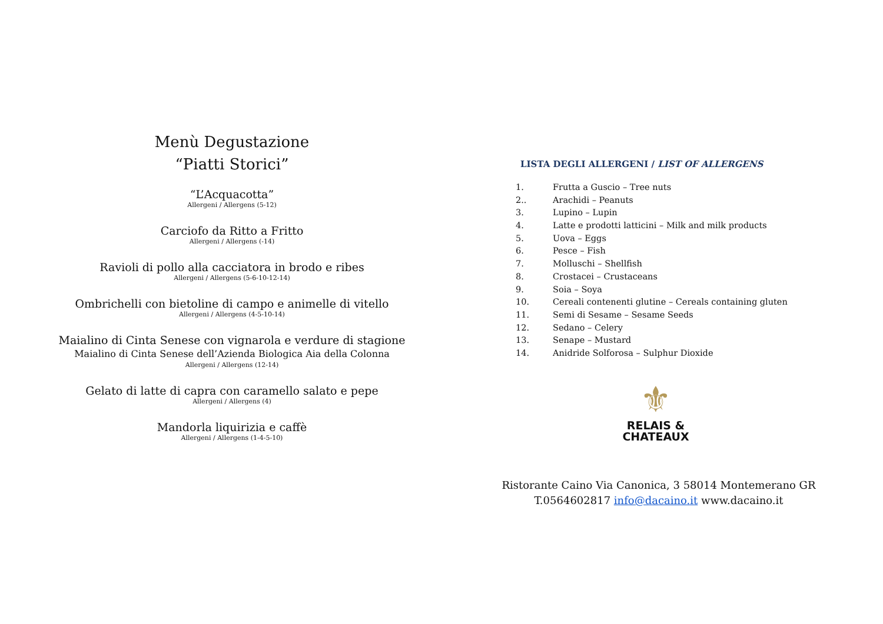Menù Degustazione
“Piatti Storici”
“L’Acquacotta”
Allergeni / Allergens (5-12)
Carciofo da Ritto a Fritto
Allergeni / Allergens (-14)
Ravioli di pollo alla cacciatora in brodo e ribes
Allergeni / Allergens (5-6-10-12-14)
Ombrichelli con bietoline di campo e animelle di vitello
Allergeni / Allergens (4-5-10-14)
Maialino di Cinta Senese con vignarola e verdure di stagione
Maialino di Cinta Senese dell’Azienda Biologica Aia della Colonna
Allergeni / Allergens (12-14)
Gelato di latte di capra con caramello salato e pepe
Allergeni / Allergens (4)
Mandorla liquirizia e caffè
Allergeni / Allergens (1-4-5-10)
LISTA DEGLI ALLERGENI / LIST OF ALLERGENS
1. Frutta a Guscio – Tree nuts
2.. Arachidi – Peanuts
3. Lupino – Lupin
4. Latte e prodotti latticini – Milk and milk products
5. Uova – Eggs
6. Pesce – Fish
7. Molluschi – Shellfish
8. Crostacei – Crustaceans
9. Soia – Soya
10. Cereali contenenti glutine – Cereals containing gluten
11. Semi di Sesame – Sesame Seeds
12. Sedano – Celery
13. Senape – Mustard
14. Anidride Solforosa – Sulphur Dioxide
⚜
RELAIS &
CHATEAUX
Ristorante Caino Via Canonica, 3 58014 Montemerano GR
T.0564602817 info@dacaino.it www.dacaino.it